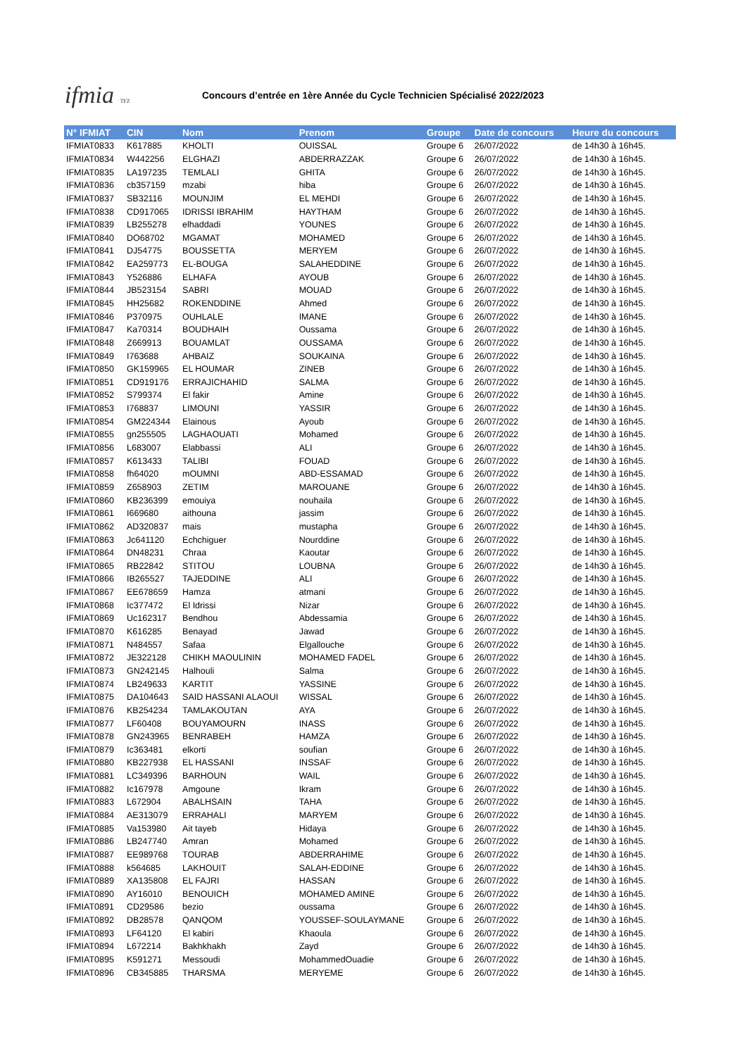ifmia TFZ
Concours d’entrée en 1ère Année du Cycle Technicien Spécialisé 2022/2023
| N° IFMIAT | CIN | Nom | Prenom | Groupe | Date de concours | Heure du concours |
| --- | --- | --- | --- | --- | --- | --- |
| IFMIAT0833 | K617885 | KHOLTI | OUISSAL | Groupe 6 | 26/07/2022 | de 14h30 à 16h45. |
| IFMIAT0834 | W442256 | ELGHAZI | ABDERRAZZAK | Groupe 6 | 26/07/2022 | de 14h30 à 16h45. |
| IFMIAT0835 | LA197235 | TEMLALI | GHITA | Groupe 6 | 26/07/2022 | de 14h30 à 16h45. |
| IFMIAT0836 | cb357159 | mzabi | hiba | Groupe 6 | 26/07/2022 | de 14h30 à 16h45. |
| IFMIAT0837 | SB32116 | MOUNJIM | EL MEHDI | Groupe 6 | 26/07/2022 | de 14h30 à 16h45. |
| IFMIAT0838 | CD917065 | IDRISSI IBRAHIM | HAYTHAM | Groupe 6 | 26/07/2022 | de 14h30 à 16h45. |
| IFMIAT0839 | LB255278 | elhaddadi | YOUNES | Groupe 6 | 26/07/2022 | de 14h30 à 16h45. |
| IFMIAT0840 | DO68702 | MGAMAT | MOHAMED | Groupe 6 | 26/07/2022 | de 14h30 à 16h45. |
| IFMIAT0841 | DJ54775 | BOUSSETTA | MERYEM | Groupe 6 | 26/07/2022 | de 14h30 à 16h45. |
| IFMIAT0842 | EA259773 | EL-BOUGA | SALAHEDDINE | Groupe 6 | 26/07/2022 | de 14h30 à 16h45. |
| IFMIAT0843 | Y526886 | ELHAFA | AYOUB | Groupe 6 | 26/07/2022 | de 14h30 à 16h45. |
| IFMIAT0844 | JB523154 | SABRI | MOUAD | Groupe 6 | 26/07/2022 | de 14h30 à 16h45. |
| IFMIAT0845 | HH25682 | ROKENDDINE | Ahmed | Groupe 6 | 26/07/2022 | de 14h30 à 16h45. |
| IFMIAT0846 | P370975 | OUHLALE | IMANE | Groupe 6 | 26/07/2022 | de 14h30 à 16h45. |
| IFMIAT0847 | Ka70314 | BOUDHAIH | Oussama | Groupe 6 | 26/07/2022 | de 14h30 à 16h45. |
| IFMIAT0848 | Z669913 | BOUAMLAT | OUSSAMA | Groupe 6 | 26/07/2022 | de 14h30 à 16h45. |
| IFMIAT0849 | I763688 | AHBAIZ | SOUKAINA | Groupe 6 | 26/07/2022 | de 14h30 à 16h45. |
| IFMIAT0850 | GK159965 | EL HOUMAR | ZINEB | Groupe 6 | 26/07/2022 | de 14h30 à 16h45. |
| IFMIAT0851 | CD919176 | ERRAJICHAHID | SALMA | Groupe 6 | 26/07/2022 | de 14h30 à 16h45. |
| IFMIAT0852 | S799374 | El fakir | Amine | Groupe 6 | 26/07/2022 | de 14h30 à 16h45. |
| IFMIAT0853 | I768837 | LIMOUNI | YASSIR | Groupe 6 | 26/07/2022 | de 14h30 à 16h45. |
| IFMIAT0854 | GM224344 | Elainous | Ayoub | Groupe 6 | 26/07/2022 | de 14h30 à 16h45. |
| IFMIAT0855 | gn255505 | LAGHAOUATI | Mohamed | Groupe 6 | 26/07/2022 | de 14h30 à 16h45. |
| IFMIAT0856 | L683007 | Elabbassi | ALI | Groupe 6 | 26/07/2022 | de 14h30 à 16h45. |
| IFMIAT0857 | K613433 | TALIBI | FOUAD | Groupe 6 | 26/07/2022 | de 14h30 à 16h45. |
| IFMIAT0858 | fh64020 | mOUMNI | ABD-ESSAMAD | Groupe 6 | 26/07/2022 | de 14h30 à 16h45. |
| IFMIAT0859 | Z658903 | ZETIM | MAROUANE | Groupe 6 | 26/07/2022 | de 14h30 à 16h45. |
| IFMIAT0860 | KB236399 | emouiya | nouhaila | Groupe 6 | 26/07/2022 | de 14h30 à 16h45. |
| IFMIAT0861 | I669680 | aithouna | jassim | Groupe 6 | 26/07/2022 | de 14h30 à 16h45. |
| IFMIAT0862 | AD320837 | mais | mustapha | Groupe 6 | 26/07/2022 | de 14h30 à 16h45. |
| IFMIAT0863 | Jc641120 | Echchiguer | Nourddine | Groupe 6 | 26/07/2022 | de 14h30 à 16h45. |
| IFMIAT0864 | DN48231 | Chraa | Kaoutar | Groupe 6 | 26/07/2022 | de 14h30 à 16h45. |
| IFMIAT0865 | RB22842 | STITOU | LOUBNA | Groupe 6 | 26/07/2022 | de 14h30 à 16h45. |
| IFMIAT0866 | IB265527 | TAJEDDINE | ALI | Groupe 6 | 26/07/2022 | de 14h30 à 16h45. |
| IFMIAT0867 | EE678659 | Hamza | atmani | Groupe 6 | 26/07/2022 | de 14h30 à 16h45. |
| IFMIAT0868 | Ic377472 | El Idrissi | Nizar | Groupe 6 | 26/07/2022 | de 14h30 à 16h45. |
| IFMIAT0869 | Uc162317 | Bendhou | Abdessamia | Groupe 6 | 26/07/2022 | de 14h30 à 16h45. |
| IFMIAT0870 | K616285 | Benayad | Jawad | Groupe 6 | 26/07/2022 | de 14h30 à 16h45. |
| IFMIAT0871 | N484557 | Safaa | Elgallouche | Groupe 6 | 26/07/2022 | de 14h30 à 16h45. |
| IFMIAT0872 | JE322128 | CHIKH MAOULININ | MOHAMED FADEL | Groupe 6 | 26/07/2022 | de 14h30 à 16h45. |
| IFMIAT0873 | GN242145 | Halhouli | Salma | Groupe 6 | 26/07/2022 | de 14h30 à 16h45. |
| IFMIAT0874 | LB249633 | KARTIT | YASSINE | Groupe 6 | 26/07/2022 | de 14h30 à 16h45. |
| IFMIAT0875 | DA104643 | SAID HASSANI ALAOUI | WISSAL | Groupe 6 | 26/07/2022 | de 14h30 à 16h45. |
| IFMIAT0876 | KB254234 | TAMLAKOUTAN | AYA | Groupe 6 | 26/07/2022 | de 14h30 à 16h45. |
| IFMIAT0877 | LF60408 | BOUYAMOURN | INASS | Groupe 6 | 26/07/2022 | de 14h30 à 16h45. |
| IFMIAT0878 | GN243965 | BENRABEH | HAMZA | Groupe 6 | 26/07/2022 | de 14h30 à 16h45. |
| IFMIAT0879 | Ic363481 | elkorti | soufian | Groupe 6 | 26/07/2022 | de 14h30 à 16h45. |
| IFMIAT0880 | KB227938 | EL HASSANI | INSSAF | Groupe 6 | 26/07/2022 | de 14h30 à 16h45. |
| IFMIAT0881 | LC349396 | BARHOUN | WAIL | Groupe 6 | 26/07/2022 | de 14h30 à 16h45. |
| IFMIAT0882 | Ic167978 | Amgoune | Ikram | Groupe 6 | 26/07/2022 | de 14h30 à 16h45. |
| IFMIAT0883 | L672904 | ABALHSAIN | TAHA | Groupe 6 | 26/07/2022 | de 14h30 à 16h45. |
| IFMIAT0884 | AE313079 | ERRAHALI | MARYEM | Groupe 6 | 26/07/2022 | de 14h30 à 16h45. |
| IFMIAT0885 | Va153980 | Ait tayeb | Hidaya | Groupe 6 | 26/07/2022 | de 14h30 à 16h45. |
| IFMIAT0886 | LB247740 | Amran | Mohamed | Groupe 6 | 26/07/2022 | de 14h30 à 16h45. |
| IFMIAT0887 | EE989768 | TOURAB | ABDERRAHIME | Groupe 6 | 26/07/2022 | de 14h30 à 16h45. |
| IFMIAT0888 | k564685 | LAKHOUIT | SALAH-EDDINE | Groupe 6 | 26/07/2022 | de 14h30 à 16h45. |
| IFMIAT0889 | XA135808 | EL FAJRI | HASSAN | Groupe 6 | 26/07/2022 | de 14h30 à 16h45. |
| IFMIAT0890 | AY16010 | BENOUICH | MOHAMED AMINE | Groupe 6 | 26/07/2022 | de 14h30 à 16h45. |
| IFMIAT0891 | CD29586 | bezio | oussama | Groupe 6 | 26/07/2022 | de 14h30 à 16h45. |
| IFMIAT0892 | DB28578 | QANQOM | YOUSSEF-SOULAYMANE | Groupe 6 | 26/07/2022 | de 14h30 à 16h45. |
| IFMIAT0893 | LF64120 | El kabiri | Khaoula | Groupe 6 | 26/07/2022 | de 14h30 à 16h45. |
| IFMIAT0894 | L672214 | Bakhkhakh | Zayd | Groupe 6 | 26/07/2022 | de 14h30 à 16h45. |
| IFMIAT0895 | K591271 | Messoudi | MohammedOuadie | Groupe 6 | 26/07/2022 | de 14h30 à 16h45. |
| IFMIAT0896 | CB345885 | THARSMA | MERYEME | Groupe 6 | 26/07/2022 | de 14h30 à 16h45. |